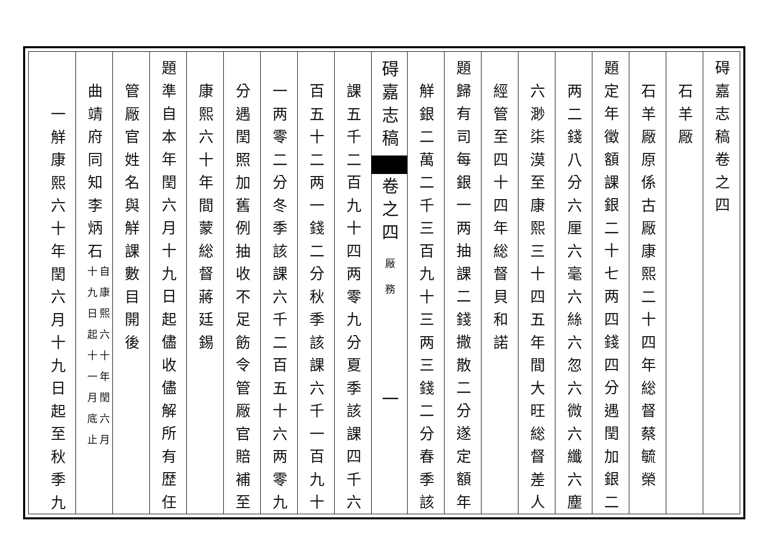碍嘉志稿卷之四
石羊厰
石羊厰原係古厰康熙二十四年総督蔡毓榮
題定年徵額課銀二十七两四錢四分遇閏加銀二
两二錢八分六厘六毫六絲六忽六微六纖六塵
六渺柒漠至康熙三十四五年間大旺総督差人
經管至四十四年総督貝和諾
題歸有司每銀一两抽課二錢撒散二分遂定額年
觧銀二萬二千三百九十三两三錢二分春季該
碍嘉志稿 卷之四 厰務 　　　一
課五千二百九十四两零九分夏季該課四千六
百五十二两一錢二分秋季該課六千一百九十
一两零二分冬季該課六千二百五十六两零九
分遇閏照加舊例抽收不足飭令管厰官賠補至
康熙六十年間蒙総督蔣廷錫
題準自本年閏六月十九日起儘收儘解所有歴任
管厰官姓名與觧課數目開後
曲靖府同知李炳石自康熙六十年閏六月
十九日起十一月底止
一觧康熙六十年閏六月十九日起至秋季九